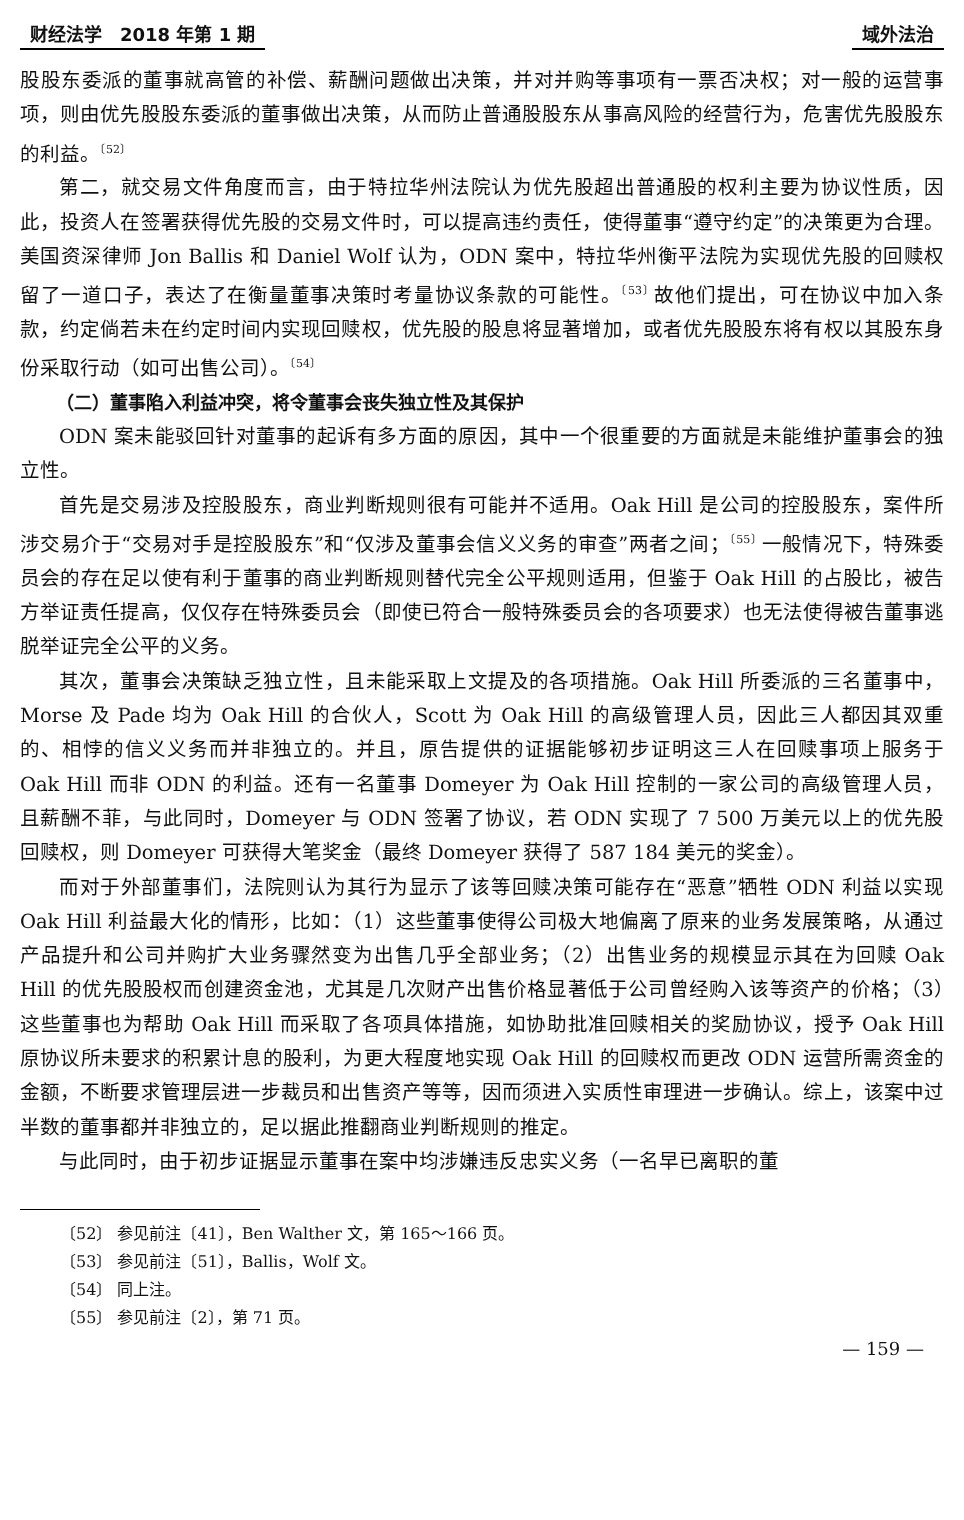财经法学　2018 年第 1 期 域外法治
股股东委派的董事就高管的补偿、薪酬问题做出决策，并对并购等事项有一票否决权；对一般的运营事项，则由优先股股东委派的董事做出决策，从而防止普通股股东从事高风险的经营行为，危害优先股股东的利益。<sup>〔52〕</sup>
第二，就交易文件角度而言，由于特拉华州法院认为优先股超出普通股的权利主要为协议性质，因此，投资人在签署获得优先股的交易文件时，可以提高违约责任，使得董事“遵守约定”的决策更为合理。美国资深律师 Jon Ballis 和 Daniel Wolf 认为，ODN 案中，特拉华州衡平法院为实现优先股的回赎权留了一道口子，表达了在衡量董事决策时考量协议条款的可能性。<sup>〔53〕</sup>故他们提出，可在协议中加入条款，约定倘若未在约定时间内实现回赎权，优先股的股息将显著增加，或者优先股股东将有权以其股东身份采取行动（如可出售公司）。<sup>〔54〕</sup>
（二）董事陷入利益冲突，将令董事会丧失独立性及其保护
ODN 案未能驳回针对董事的起诉有多方面的原因，其中一个很重要的方面就是未能维护董事会的独立性。
首先是交易涉及控股股东，商业判断规则很有可能并不适用。Oak Hill 是公司的控股股东，案件所涉交易介于“交易对手是控股股东”和“仅涉及董事会信义义务的审查”两者之间；<sup>〔55〕</sup>一般情况下，特殊委员会的存在足以使有利于董事的商业判断规则替代完全公平规则适用，但鉴于 Oak Hill 的占股比，被告方举证责任提高，仅仅存在特殊委员会（即使已符合一般特殊委员会的各项要求）也无法使得被告董事逃脱举证完全公平的义务。
其次，董事会决策缺乏独立性，且未能采取上文提及的各项措施。Oak Hill 所委派的三名董事中，Morse 及 Pade 均为 Oak Hill 的合伙人，Scott 为 Oak Hill 的高级管理人员，因此三人都因其双重的、相悖的信义义务而并非独立的。并且，原告提供的证据能够初步证明这三人在回赎事项上服务于 Oak Hill 而非 ODN 的利益。还有一名董事 Domeyer 为 Oak Hill 控制的一家公司的高级管理人员，且薪酬不菲，与此同时，Domeyer 与 ODN 签署了协议，若 ODN 实现了 7 500 万美元以上的优先股回赎权，则 Domeyer 可获得大笔奖金（最终 Domeyer 获得了 587 184 美元的奖金）。
而对于外部董事们，法院则认为其行为显示了该等回赎决策可能存在“恶意”牺牲 ODN 利益以实现 Oak Hill 利益最大化的情形，比如：（1）这些董事使得公司极大地偏离了原来的业务发展策略，从通过产品提升和公司并购扩大业务骤然变为出售几乎全部业务；（2）出售业务的规模显示其在为回赎 Oak Hill 的优先股股权而创建资金池，尤其是几次财产出售价格显著低于公司曾经购入该等资产的价格；（3）这些董事也为帮助 Oak Hill 而采取了各项具体措施，如协助批准回赎相关的奖励协议，授予 Oak Hill 原协议所未要求的积累计息的股利，为更大程度地实现 Oak Hill 的回赎权而更改 ODN 运营所需资金的金额，不断要求管理层进一步裁员和出售资产等等，因而须进入实质性审理进一步确认。综上，该案中过半数的董事都并非独立的，足以据此推翻商业判断规则的推定。
与此同时，由于初步证据显示董事在案中均涉嫌违反忠实义务（一名早已离职的董
〔52〕 参见前注〔41〕，Ben Walther 文，第 165～166 页。
〔53〕 参见前注〔51〕，Ballis，Wolf 文。
〔54〕 同上注。
〔55〕 参见前注〔2〕，第 71 页。
— 159 —